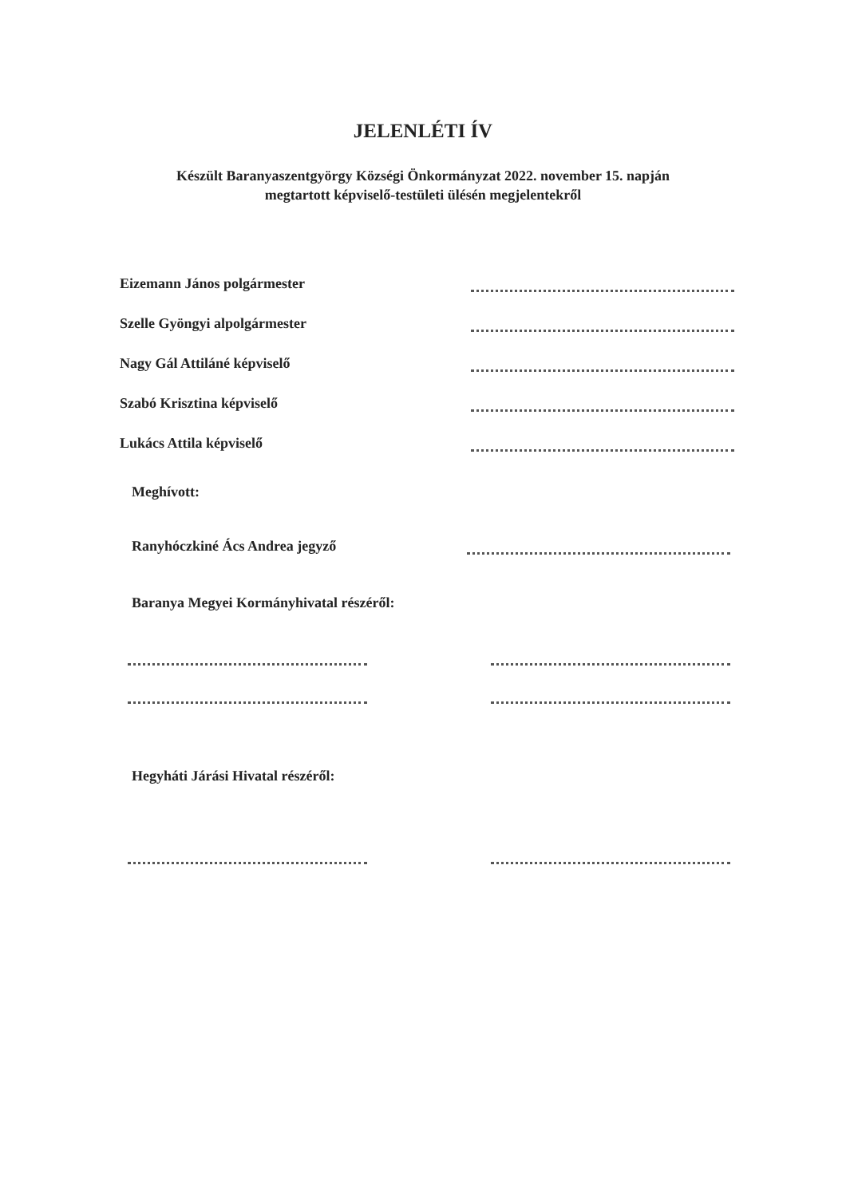JELENLÉTI ÍV
Készült Baranyaszentgyörgy Községi Önkormányzat 2022. november 15. napján
megtartott képviselő-testületi ülésén megjelentekről
Eizemann János polgármester
Szelle Gyöngyi alpolgármester
Nagy Gál Attiláné képviselő
Szabó Krisztina képviselő
Lukács Attila képviselő
Meghívott:
Ranyhóczkiné Ács Andrea jegyző
Baranya Megyei Kormányhivatal részéről:
Hegyháti Járási Hivatal részéről: